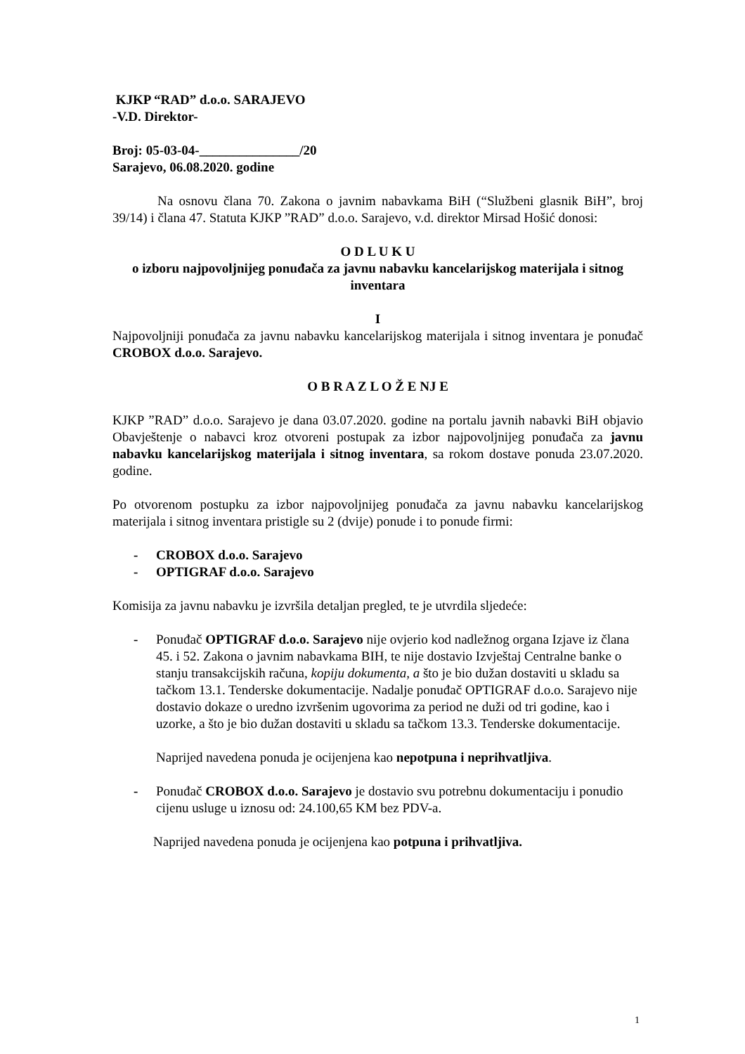KJKP “RAD” d.o.o. SARAJEVO
-V.D. Direktor-
Broj: 05-03-04-_______________/20
Sarajevo, 06.08.2020. godine
Na osnovu člana 70. Zakona o javnim nabavkama BiH (“Službeni glasnik BiH”, broj 39/14) i člana 47. Statuta KJKP ”RAD” d.o.o. Sarajevo, v.d. direktor Mirsad Hošić donosi:
O D L U K U
o izboru najpovoljnijeg ponuđača za javnu nabavku kancelarijskog materijala i sitnog inventara
I
Najpovoljniji ponuđača za javnu nabavku kancelarijskog materijala i sitnog inventara je ponuđač CROBOX d.o.o. Sarajevo.
O B R A Z L O Ž E NJ E
KJKP ”RAD” d.o.o. Sarajevo je dana 03.07.2020. godine na portalu javnih nabavki BiH objavio Obavještenje o nabavci kroz otvoreni postupak za izbor najpovoljnijeg ponuđača za javnu nabavku kancelarijskog materijala i sitnog inventara, sa rokom dostave ponuda 23.07.2020. godine.
Po otvorenom postupku za izbor najpovoljnijeg ponuđača za javnu nabavku kancelarijskog materijala i sitnog inventara pristigle su 2 (dvije) ponude i to ponude firmi:
- CROBOX d.o.o. Sarajevo
- OPTIGRAF d.o.o. Sarajevo
Komisija za javnu nabavku je izvršila detaljan pregled, te je utvrdila sljedeće:
- Ponuđač OPTIGRAF d.o.o. Sarajevo nije ovjerio kod nadležnog organa Izjave iz člana 45. i 52. Zakona o javnim nabavkama BIH, te nije dostavio Izvještaj Centralne banke o stanju transakcijskih računa, kopiju dokumenta, a što je bio dužan dostaviti u skladu sa tačkom 13.1. Tenderske dokumentacije. Nadalje ponuđač OPTIGRAF d.o.o. Sarajevo nije dostavio dokaze o uredno izvršenim ugovorima za period ne duži od tri godine, kao i uzorke, a što je bio dužan dostaviti u skladu sa tačkom 13.3. Tenderske dokumentacije.
Naprijed navedena ponuda je ocijenjena kao nepotpuna i neprihvatljiva.
- Ponuđač CROBOX d.o.o. Sarajevo je dostavio svu potrebnu dokumentaciju i ponudio cijenu usluge u iznosu od: 24.100,65 KM bez PDV-a.
Naprijed navedena ponuda je ocijenjena kao potpuna i prihvatljiva.
1